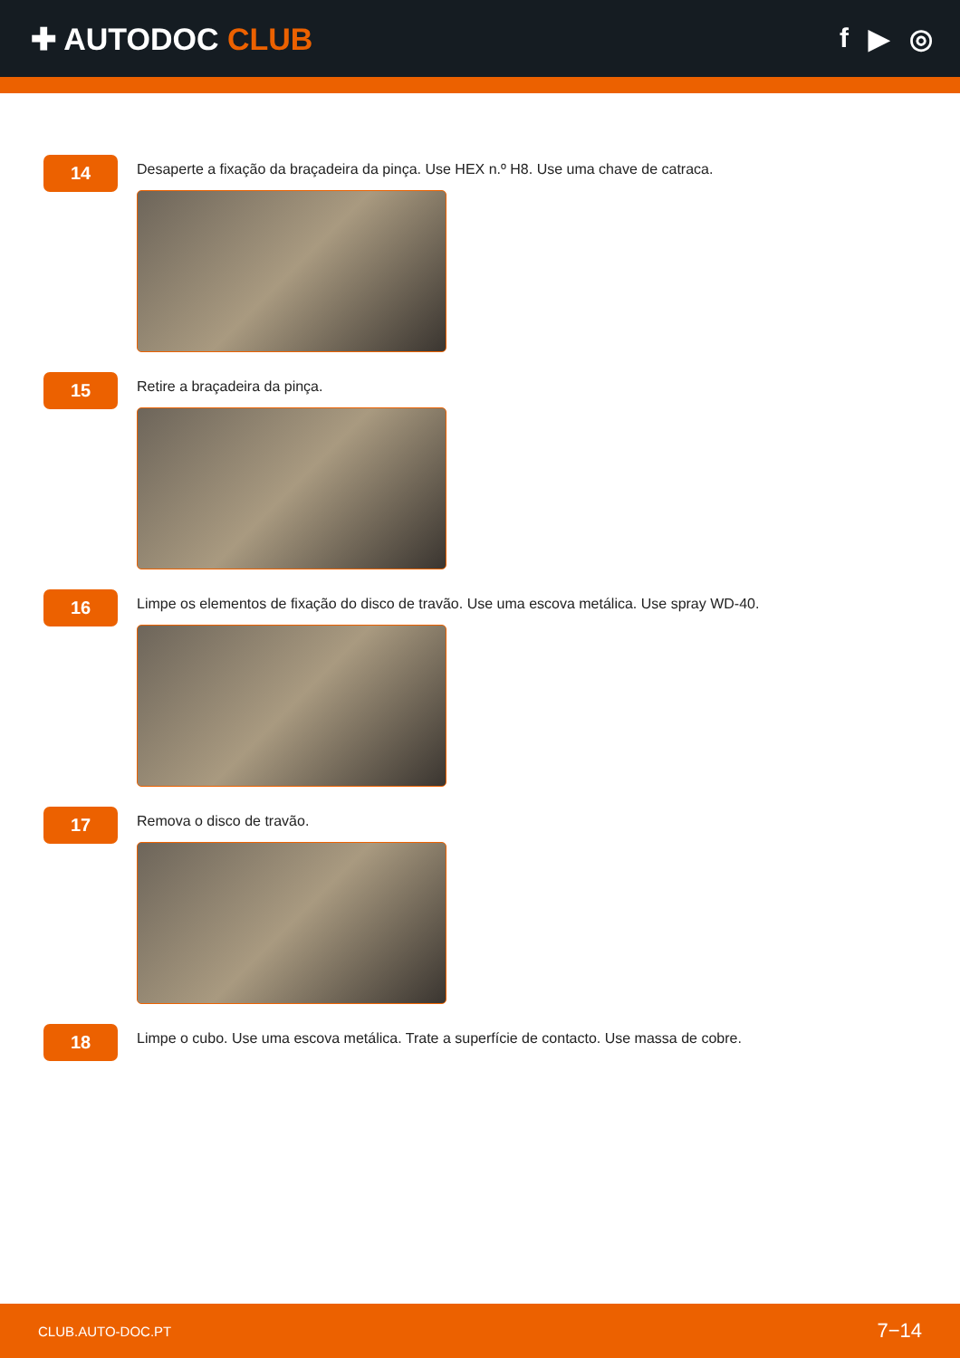✚ AUTODOC CLUB f ▶ ◎
14
Desaperte a fixação da braçadeira da pinça. Use HEX n.º H8. Use uma chave de catraca.
15
Retire a braçadeira da pinça.
16
Limpe os elementos de fixação do disco de travão. Use uma escova metálica. Use spray WD-40.
17
Remova o disco de travão.
18
Limpe o cubo. Use uma escova metálica. Trate a superfície de contacto. Use massa de cobre.
CLUB.AUTO-DOC.PT 7−14